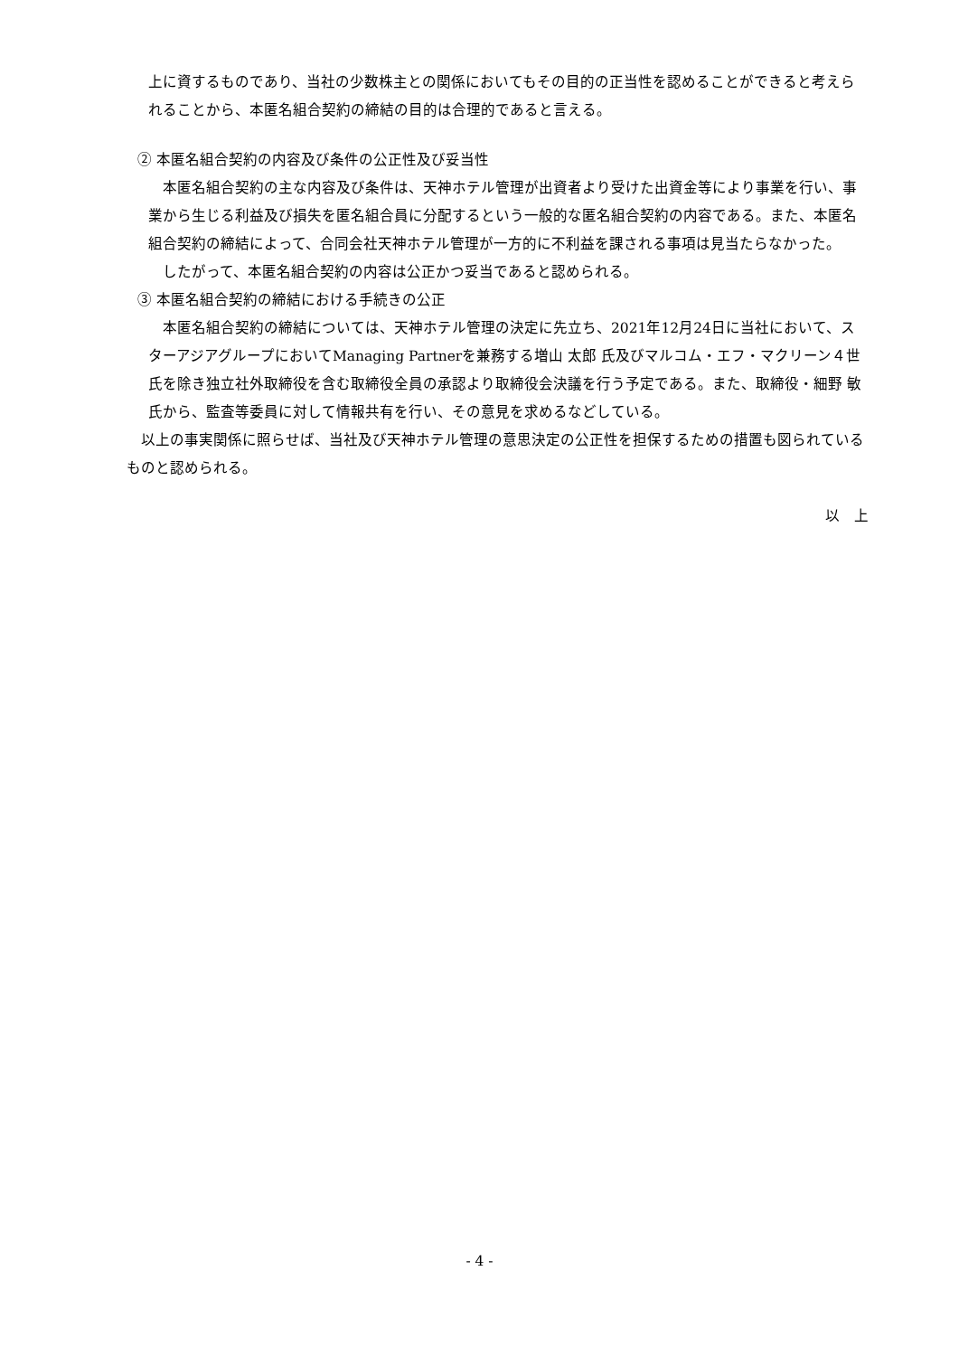上に資するものであり、当社の少数株主との関係においてもその目的の正当性を認めることができると考えられることから、本匿名組合契約の締結の目的は合理的であると言える。
② 本匿名組合契約の内容及び条件の公正性及び妥当性
　本匿名組合契約の主な内容及び条件は、天神ホテル管理が出資者より受けた出資金等により事業を行い、事業から生じる利益及び損失を匿名組合員に分配するという一般的な匿名組合契約の内容である。また、本匿名組合契約の締結によって、合同会社天神ホテル管理が一方的に不利益を課される事項は見当たらなかった。
　したがって、本匿名組合契約の内容は公正かつ妥当であると認められる。
③ 本匿名組合契約の締結における手続きの公正
　本匿名組合契約の締結については、天神ホテル管理の決定に先立ち、2021年12月24日に当社において、スターアジアグループにおいてManaging Partnerを兼務する増山 太郎 氏及びマルコム・エフ・マクリーン４世 氏を除き独立社外取締役を含む取締役全員の承認より取締役会決議を行う予定である。また、取締役・細野 敏 氏から、監査等委員に対して情報共有を行い、その意見を求めるなどしている。
　以上の事実関係に照らせば、当社及び天神ホテル管理の意思決定の公正性を担保するための措置も図られているものと認められる。
以　上
- 4 -